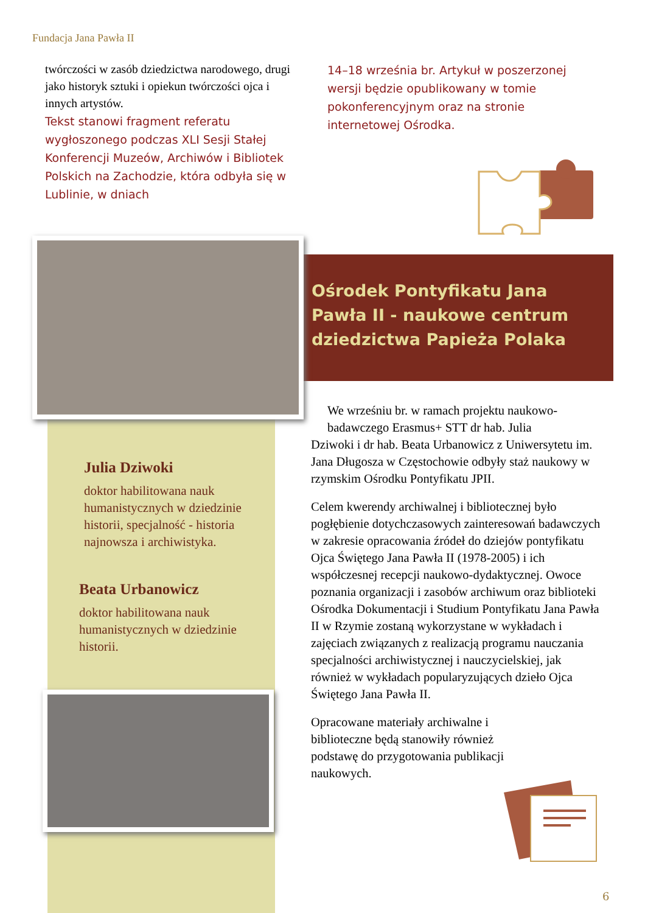Fundacja Jana Pawła II
twórczości w zasób dziedzictwa narodowego, drugi jako historyk sztuki i opiekun twórczości ojca i innych artystów.
Tekst stanowi fragment referatu wygłoszonego podczas XLI Sesji Stałej Konferencji Muzeów, Archiwów i Bibliotek Polskich na Zachodzie, która odbyła się w Lublinie, w dniach
14–18 września br. Artykuł w poszerzonej wersji będzie opublikowany w tomie pokonferencyjnym oraz na stronie internetowej Ośrodka.
Ośrodek Pontyfikatu Jana Pawła II - naukowe centrum dziedzictwa Papieża Polaka
Julia Dziwoki
doktor habilitowana nauk humanistycznych w dziedzinie historii, specjalność - historia najnowsza i archiwistyka.
Beata Urbanowicz
doktor habilitowana nauk humanistycznych w dziedzinie historii.
We wrześniu br. w ramach projektu naukowo-badawczego Erasmus+ STT dr hab. Julia
Dziwoki i dr hab. Beata Urbanowicz z Uniwersytetu im. Jana Długosza w Częstochowie odbyły staż naukowy w rzymskim Ośrodku Pontyfikatu JPII.
Celem kwerendy archiwalnej i bibliotecznej było pogłębienie dotychczasowych zainteresowań badawczych w zakresie opracowania źródeł do dziejów pontyfikatu Ojca Świętego Jana Pawła II (1978-2005) i ich współczesnej recepcji naukowo-dydaktycznej. Owoce poznania organizacji i zasobów archiwum oraz biblioteki Ośrodka Dokumentacji i Studium Pontyfikatu Jana Pawła II w Rzymie zostaną wykorzystane w wykładach i zajęciach związanych z realizacją programu nauczania specjalności archiwistycznej i nauczycielskiej, jak również w wykładach popularyzujących dzieło Ojca Świętego Jana Pawła II.
Opracowane materiały archiwalne i biblioteczne będą stanowiły również podstawę do przygotowania publikacji naukowych.
6